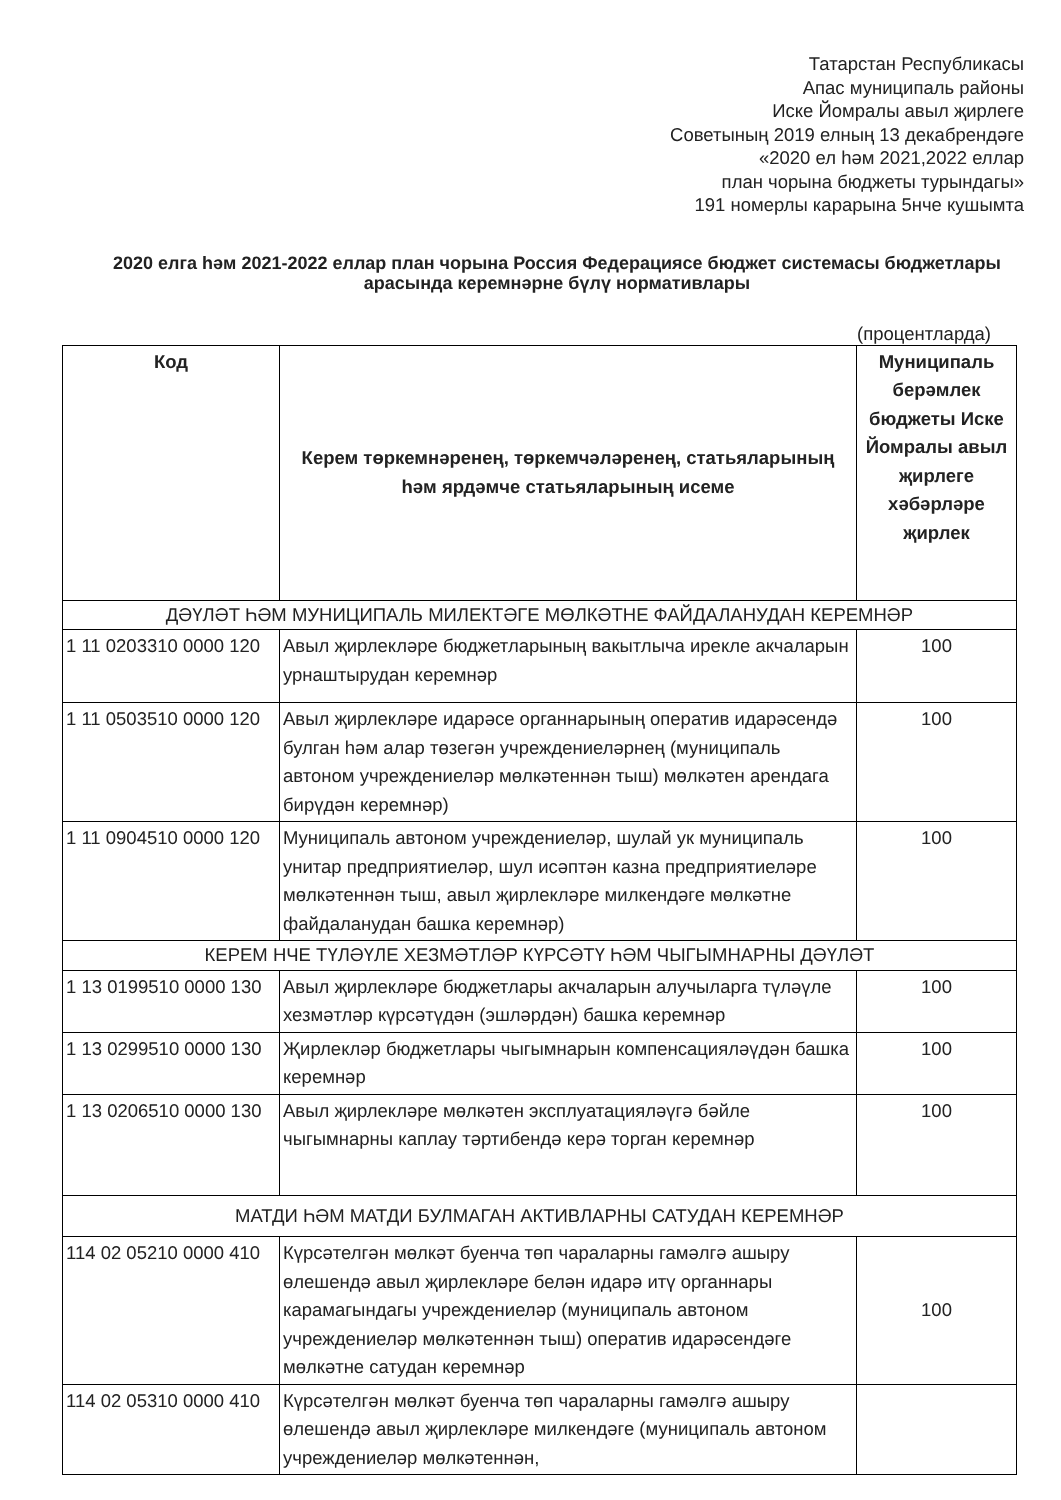Татарстан Республикасы
Апас муниципаль районы
Иске Йомралы авыл җирлеге
Советының 2019 елның 13 декабрендәге
«2020 ел һәм 2021,2022 еллар
план чорына бюджеты турындагы»
191 номерлы карарына 5нче кушымта
2020 елга һәм 2021-2022 еллар план чорына Россия Федерациясе бюджет системасы бюджетлары арасында керемнәрне бүлү нормативлары
(процентларда)
| Код | Керем төркемнәренең, төркемчәләренең, статьяларының һәм ярдәмче статьяларының исеме | Муниципаль берәмлек бюджеты Иске Йомралы авыл җирлеге хәбәрләре җирлек |
| --- | --- | --- |
| ДӘҮЛӘТ ҺӘМ МУНИЦИПАЛЬ МИЛЕКТӘГЕ МӨЛКӘТНЕ ФАЙДАЛАНУДАН КЕРЕМНӘР | | |
| 1 11 0203310 0000 120 | Авыл җирлекләре бюджетларының вакытлыча ирекле акчаларын урнаштырудан керемнәр | 100 |
| 1 11 0503510 0000 120 | Авыл җирлекләре идарәсе органнарының оператив идарәсендә булган һәм алар төзегән учреждениеләрнең (муниципаль автоном учреждениеләр мөлкәтеннән тыш) мөлкәтен арендага бирүдән керемнәр) | 100 |
| 1 11 0904510 0000 120 | Муниципаль автоном учреждениеләр, шулай ук муниципаль унитар предприятиеләр, шул исәптән казна предприятиеләре мөлкәтеннән тыш, авыл җирлекләре милкендәге мөлкәтне файдаланудан башка керемнәр) | 100 |
| КЕРЕМ НЧЕ ТҮЛӘҮЛЕ ХЕЗМӘТЛӘР КҮРСӘТҮ ҺӘМ ЧЫГЫМНАРНЫ ДӘҮЛӘТ | | |
| 1 13 0199510 0000 130 | Авыл җирлекләре бюджетлары акчаларын алучыларга түләүле хезмәтләр күрсәтүдән (эшләрдән) башка керемнәр | 100 |
| 1 13 0299510 0000 130 | Җирлекләр бюджетлары чыгымнарын компенсацияләүдән башка керемнәр | 100 |
| 1 13 0206510 0000 130 | Авыл җирлекләре мөлкәтен эксплуатацияләүгә бәйле чыгымнарны каплау тәртибендә керә торган керемнәр | 100 |
| МАТДИ ҺӘМ МАТДИ БУЛМАГАН АКТИВЛАРНЫ САТУДАН КЕРЕМНӘР | | |
| 114 02 05210 0000 410 | Күрсәтелгән мөлкәт буенча төп чараларны гамәлгә ашыру өлешендә авыл җирлекләре белән идарә итү органнары карамагындагы учреждениеләр (муниципаль автоном учреждениеләр мөлкәтеннән тыш) оператив идарәсендәге мөлкәтне сатудан керемнәр | 100 |
| 114 02 05310 0000 410 | Күрсәтелгән мөлкәт буенча төп чараларны гамәлгә ашыру өлешендә авыл җирлекләре милкендәге (муниципаль автоном учреждениеләр мөлкәтеннән, | |